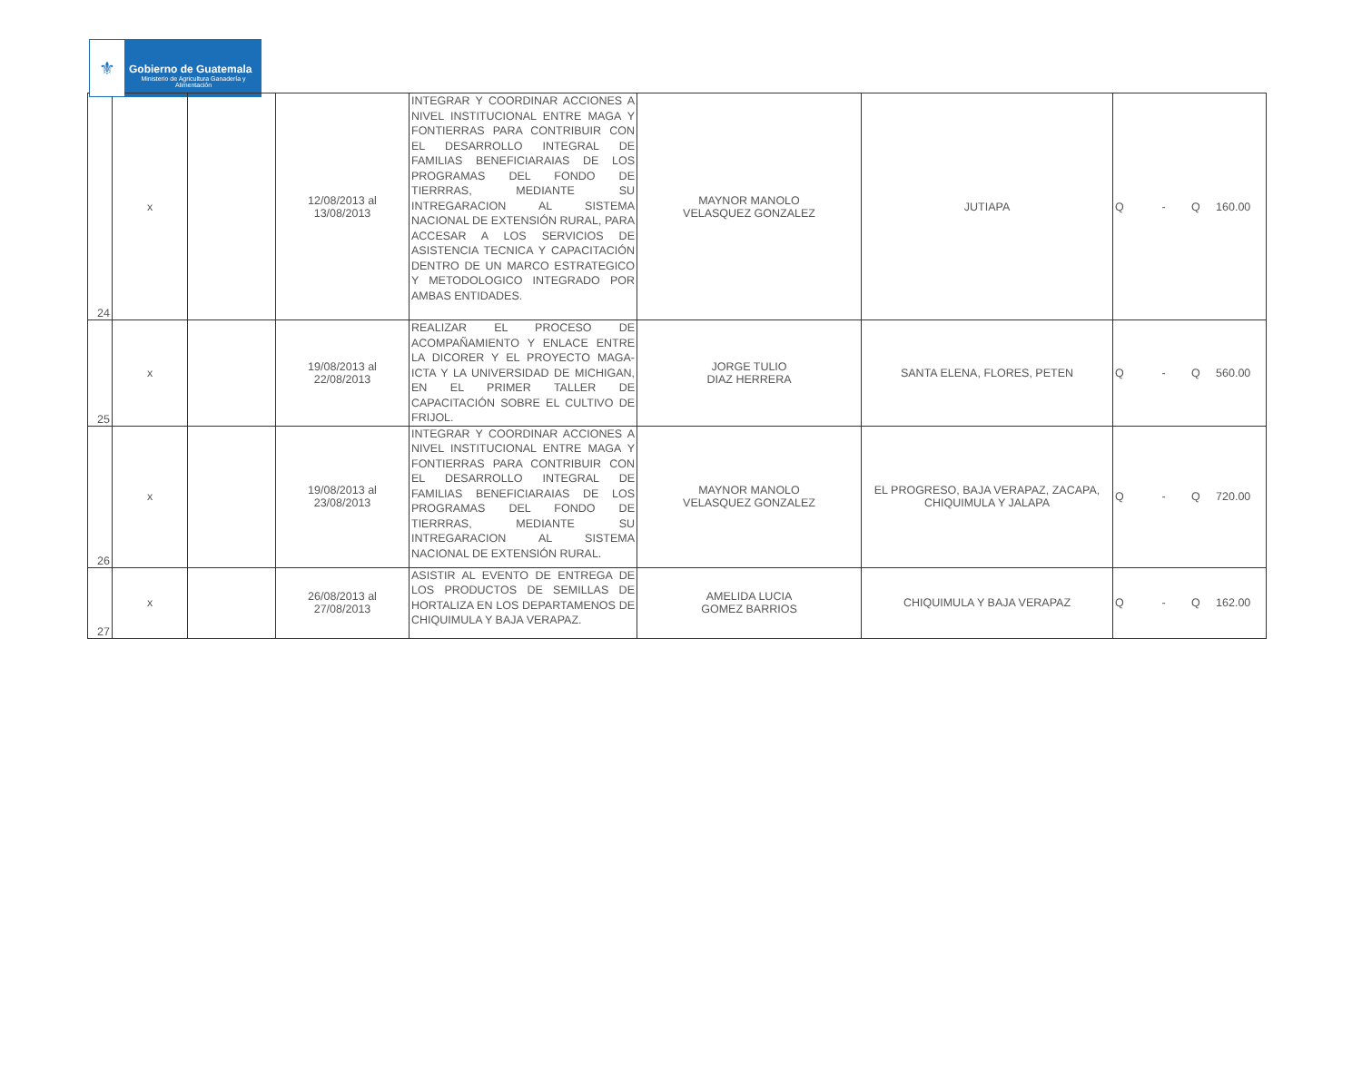⚜
Gobierno de Guatemala
Ministerio de Agricultura Ganadería y Alimentación
| 24 | x | | 12/08/2013 al 13/08/2013 | INTEGRAR Y COORDINAR ACCIONES A NIVEL INSTITUCIONAL ENTRE MAGA Y FONTIERRAS PARA CONTRIBUIR CON EL DESARROLLO INTEGRAL DE FAMILIAS BENEFICIARAIAS DE LOS PROGRAMAS DEL FONDO DE TIERRRAS, MEDIANTE SU INTREGARACION AL SISTEMA NACIONAL DE EXTENSIÓN RURAL, PARA ACCESAR A LOS SERVICIOS DE ASISTENCIA TECNICA Y CAPACITACIÓN DENTRO DE UN MARCO ESTRATEGICO Y METODOLOGICO INTEGRADO POR AMBAS ENTIDADES. | MAYNOR MANOLO VELASQUEZ GONZALEZ | JUTIAPA | Q - | Q 160.00 |
| 25 | x | | 19/08/2013 al 22/08/2013 | REALIZAR EL PROCESO DE ACOMPAÑAMIENTO Y ENLACE ENTRE LA DICORER Y EL PROYECTO MAGA-ICTA Y LA UNIVERSIDAD DE MICHIGAN, EN EL PRIMER TALLER DE CAPACITACIÓN SOBRE EL CULTIVO DE FRIJOL. | JORGE TULIO DIAZ HERRERA | SANTA ELENA, FLORES, PETEN | Q - | Q 560.00 |
| 26 | x | | 19/08/2013 al 23/08/2013 | INTEGRAR Y COORDINAR ACCIONES A NIVEL INSTITUCIONAL ENTRE MAGA Y FONTIERRAS PARA CONTRIBUIR CON EL DESARROLLO INTEGRAL DE FAMILIAS BENEFICIARAIAS DE LOS PROGRAMAS DEL FONDO DE TIERRRAS, MEDIANTE SU INTREGARACION AL SISTEMA NACIONAL DE EXTENSIÓN RURAL. | MAYNOR MANOLO VELASQUEZ GONZALEZ | EL PROGRESO, BAJA VERAPAZ, ZACAPA, CHIQUIMULA Y JALAPA | Q - | Q 720.00 |
| 27 | x | | 26/08/2013 al 27/08/2013 | ASISTIR AL EVENTO DE ENTREGA DE LOS PRODUCTOS DE SEMILLAS DE HORTALIZA EN LOS DEPARTAMENOS DE CHIQUIMULA Y BAJA VERAPAZ. | AMELIDA LUCIA GOMEZ BARRIOS | CHIQUIMULA Y BAJA VERAPAZ | Q - | Q 162.00 |